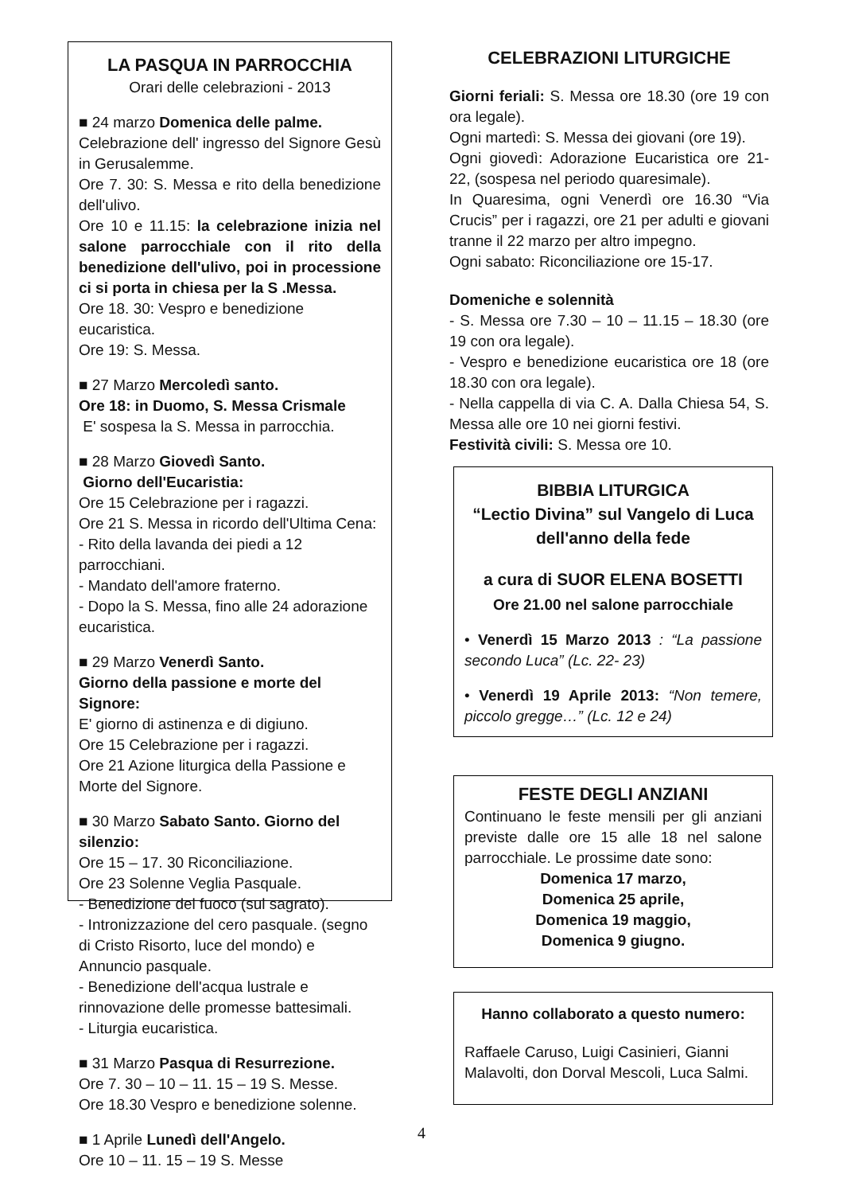LA PASQUA IN PARROCCHIA
Orari delle celebrazioni - 2013
■ 24 marzo Domenica delle palme.
Celebrazione dell' ingresso del Signore Gesù in Gerusalemme.
Ore 7. 30: S. Messa e rito della benedizione dell'ulivo.
Ore 10 e 11.15: la celebrazione inizia nel salone parrocchiale con il rito della benedizione dell'ulivo, poi in processione ci si porta in chiesa per la S .Messa.
Ore 18. 30: Vespro e benedizione eucaristica.
Ore 19: S. Messa.
■ 27 Marzo Mercoledì santo.
Ore 18: in Duomo, S. Messa Crismale
E' sospesa la S. Messa in parrocchia.
■ 28 Marzo Giovedì Santo.
Giorno dell'Eucaristia:
Ore 15 Celebrazione per i ragazzi.
Ore 21 S. Messa in ricordo dell'Ultima Cena:
- Rito della lavanda dei piedi a 12 parrocchiani.
- Mandato dell'amore fraterno.
- Dopo la S. Messa, fino alle 24 adorazione eucaristica.
■ 29 Marzo Venerdì Santo.
Giorno della passione e morte del Signore:
E' giorno di astinenza e di digiuno.
Ore 15 Celebrazione per i ragazzi.
Ore 21 Azione liturgica della Passione e Morte del Signore.
■ 30 Marzo Sabato Santo. Giorno del silenzio:
Ore 15 – 17. 30 Riconciliazione.
Ore 23 Solenne Veglia Pasquale.
- Benedizione del fuoco (sul sagrato).
- Intronizzazione del cero pasquale. (segno di Cristo Risorto, luce del mondo) e Annuncio pasquale.
- Benedizione dell'acqua lustrale e rinnovazione delle promesse battesimali.
- Liturgia eucaristica.
■ 31 Marzo Pasqua di Resurrezione.
Ore 7. 30 – 10 – 11. 15 – 19 S. Messe.
Ore 18.30 Vespro e benedizione solenne.
■ 1 Aprile Lunedì dell'Angelo.
Ore 10 – 11. 15 – 19 S. Messe
CELEBRAZIONI LITURGICHE
Giorni feriali: S. Messa ore 18.30 (ore 19 con ora legale).
Ogni martedì: S. Messa dei giovani (ore 19).
Ogni giovedì: Adorazione Eucaristica ore 21-22, (sospesa nel periodo quaresimale).
In Quaresima, ogni Venerdì ore 16.30 “Via Crucis” per i ragazzi, ore 21 per adulti e giovani tranne il 22 marzo per altro impegno.
Ogni sabato: Riconciliazione ore 15-17.
Domeniche e solennità
- S. Messa ore 7.30 – 10 – 11.15 – 18.30 (ore 19 con ora legale).
- Vespro e benedizione eucaristica ore 18 (ore 18.30 con ora legale).
- Nella cappella di via C. A. Dalla Chiesa 54, S. Messa alle ore 10 nei giorni festivi.
Festività civili: S. Messa ore 10.
BIBBIA LITURGICA
“Lectio Divina” sul Vangelo di Luca dell'anno della fede
a cura di SUOR ELENA BOSETTI
Ore 21.00 nel salone parrocchiale
• Venerdì 15 Marzo 2013 : “La passione secondo Luca” (Lc. 22- 23)
• Venerdì 19 Aprile 2013: “Non temere, piccolo gregge…” (Lc. 12 e 24)
FESTE DEGLI ANZIANI
Continuano le feste mensili per gli anziani previste dalle ore 15 alle 18 nel salone parrocchiale. Le prossime date sono:
Domenica 17 marzo,
Domenica 25 aprile,
Domenica 19 maggio,
Domenica 9 giugno.
Hanno collaborato a questo numero:
Raffaele Caruso, Luigi Casinieri, Gianni Malavolti, don Dorval Mescoli, Luca Salmi.
4